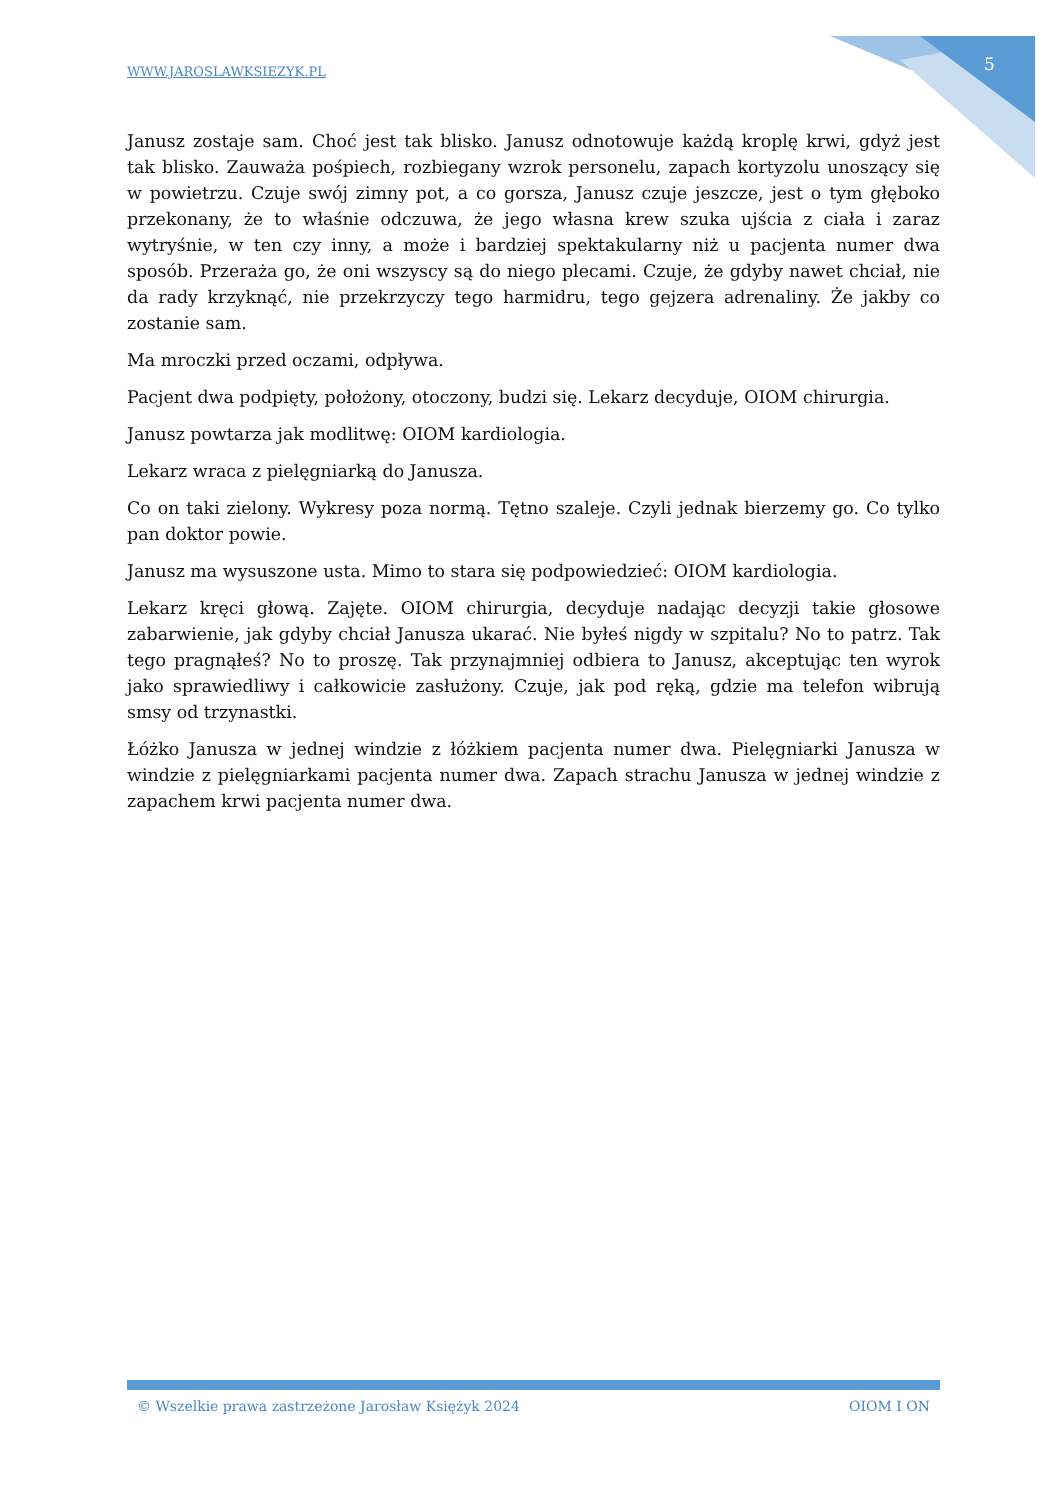WWW.JAROSLAWKSIEZYK.PL 5
Janusz zostaje sam. Choć jest tak blisko. Janusz odnotowuje każdą kroplę krwi, gdyż jest tak blisko. Zauważa pośpiech, rozbiegany wzrok personelu, zapach kortyzolu unoszący się w powietrzu. Czuje swój zimny pot, a co gorsza, Janusz czuje jeszcze, jest o tym głęboko przekonany, że to właśnie odczuwa, że jego własna krew szuka ujścia z ciała i zaraz wytryśnie, w ten czy inny, a może i bardziej spektakularny niż u pacjenta numer dwa sposób. Przeraża go, że oni wszyscy są do niego plecami. Czuje, że gdyby nawet chciał, nie da rady krzyknąć, nie przekrzyczy tego harmidru, tego gejzera adrenaliny. Że jakby co zostanie sam.
Ma mroczki przed oczami, odpływa.
Pacjent dwa podpięty, położony, otoczony, budzi się. Lekarz decyduje, OIOM chirurgia.
Janusz powtarza jak modlitwę: OIOM kardiologia.
Lekarz wraca z pielęgniarką do Janusza.
Co on taki zielony. Wykresy poza normą. Tętno szaleje. Czyli jednak bierzemy go. Co tylko pan doktor powie.
Janusz ma wysuszone usta. Mimo to stara się podpowiedzieć: OIOM kardiologia.
Lekarz kręci głową. Zajęte. OIOM chirurgia, decyduje nadając decyzji takie głosowe zabarwienie, jak gdyby chciał Janusza ukarać. Nie byłeś nigdy w szpitalu? No to patrz. Tak tego pragnąłeś? No to proszę. Tak przynajmniej odbiera to Janusz, akceptując ten wyrok jako sprawiedliwy i całkowicie zasłużony. Czuje, jak pod ręką, gdzie ma telefon wibrują smsy od trzynastki.
Łóżko Janusza w jednej windzie z łóżkiem pacjenta numer dwa. Pielęgniarki Janusza w windzie z pielęgniarkami pacjenta numer dwa. Zapach strachu Janusza w jednej windzie z zapachem krwi pacjenta numer dwa.
© Wszelkie prawa zastrzeżone Jarosław Księżyk 2024 OIOM I ON